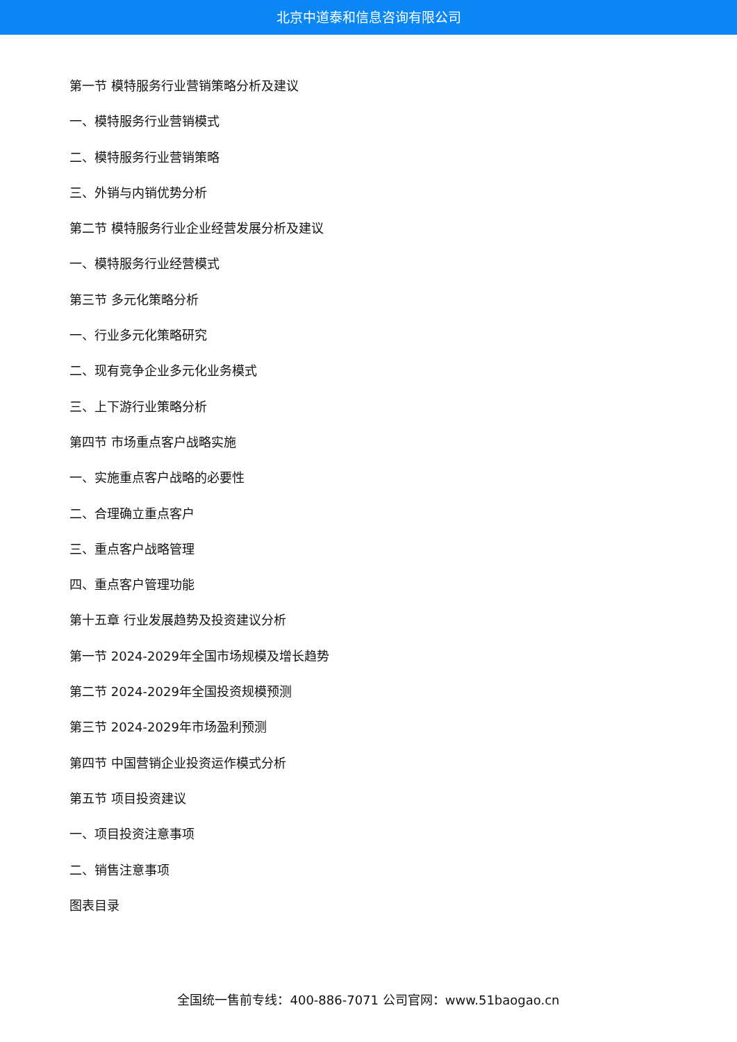北京中道泰和信息咨询有限公司
第一节 模特服务行业营销策略分析及建议
一、模特服务行业营销模式
二、模特服务行业营销策略
三、外销与内销优势分析
第二节 模特服务行业企业经营发展分析及建议
一、模特服务行业经营模式
第三节 多元化策略分析
一、行业多元化策略研究
二、现有竞争企业多元化业务模式
三、上下游行业策略分析
第四节 市场重点客户战略实施
一、实施重点客户战略的必要性
二、合理确立重点客户
三、重点客户战略管理
四、重点客户管理功能
第十五章 行业发展趋势及投资建议分析
第一节 2024-2029年全国市场规模及增长趋势
第二节 2024-2029年全国投资规模预测
第三节 2024-2029年市场盈利预测
第四节 中国营销企业投资运作模式分析
第五节 项目投资建议
一、项目投资注意事项
二、销售注意事项
图表目录
全国统一售前专线：400-886-7071 公司官网：www.51baogao.cn